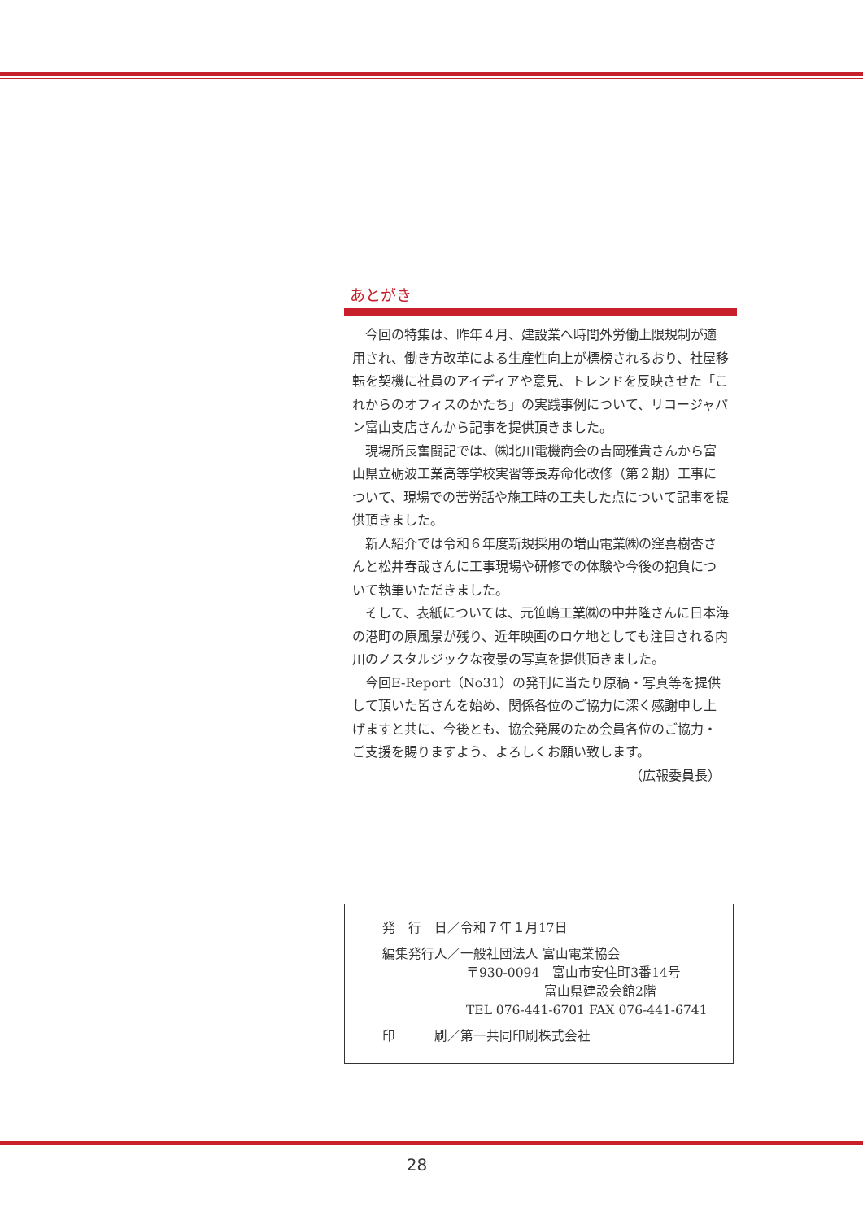あとがき
今回の特集は、昨年４月、建設業へ時間外労働上限規制が適用され、働き方改革による生産性向上が標榜されるおり、社屋移転を契機に社員のアイディアや意見、トレンドを反映させた「これからのオフィスのかたち」の実践事例について、リコージャパン富山支店さんから記事を提供頂きました。
現場所長奮闘記では、㈱北川電機商会の吉岡雅貴さんから富山県立砺波工業高等学校実習等長寿命化改修（第２期）工事について、現場での苦労話や施工時の工夫した点について記事を提供頂きました。
新人紹介では令和６年度新規採用の増山電業㈱の窪喜樹杏さんと松井春哉さんに工事現場や研修での体験や今後の抱負について執筆いただきました。
そして、表紙については、元笹嶋工業㈱の中井隆さんに日本海の港町の原風景が残り、近年映画のロケ地としても注目される内川のノスタルジックな夜景の写真を提供頂きました。
今回E-Report（No31）の発刊に当たり原稿・写真等を提供して頂いた皆さんを始め、関係各位のご協力に深く感謝申し上げますと共に、今後とも、協会発展のため会員各位のご協力・ご支援を賜りますよう、よろしくお願い致します。
（広報委員長）
発　行　日／令和７年１月17日
編集発行人／一般社団法人 富山電業協会
〒930-0094　富山市安住町3番14号
富山県建設会館2階
TEL 076-441-6701 FAX 076-441-6741
印　　　刷／第一共同印刷株式会社
28